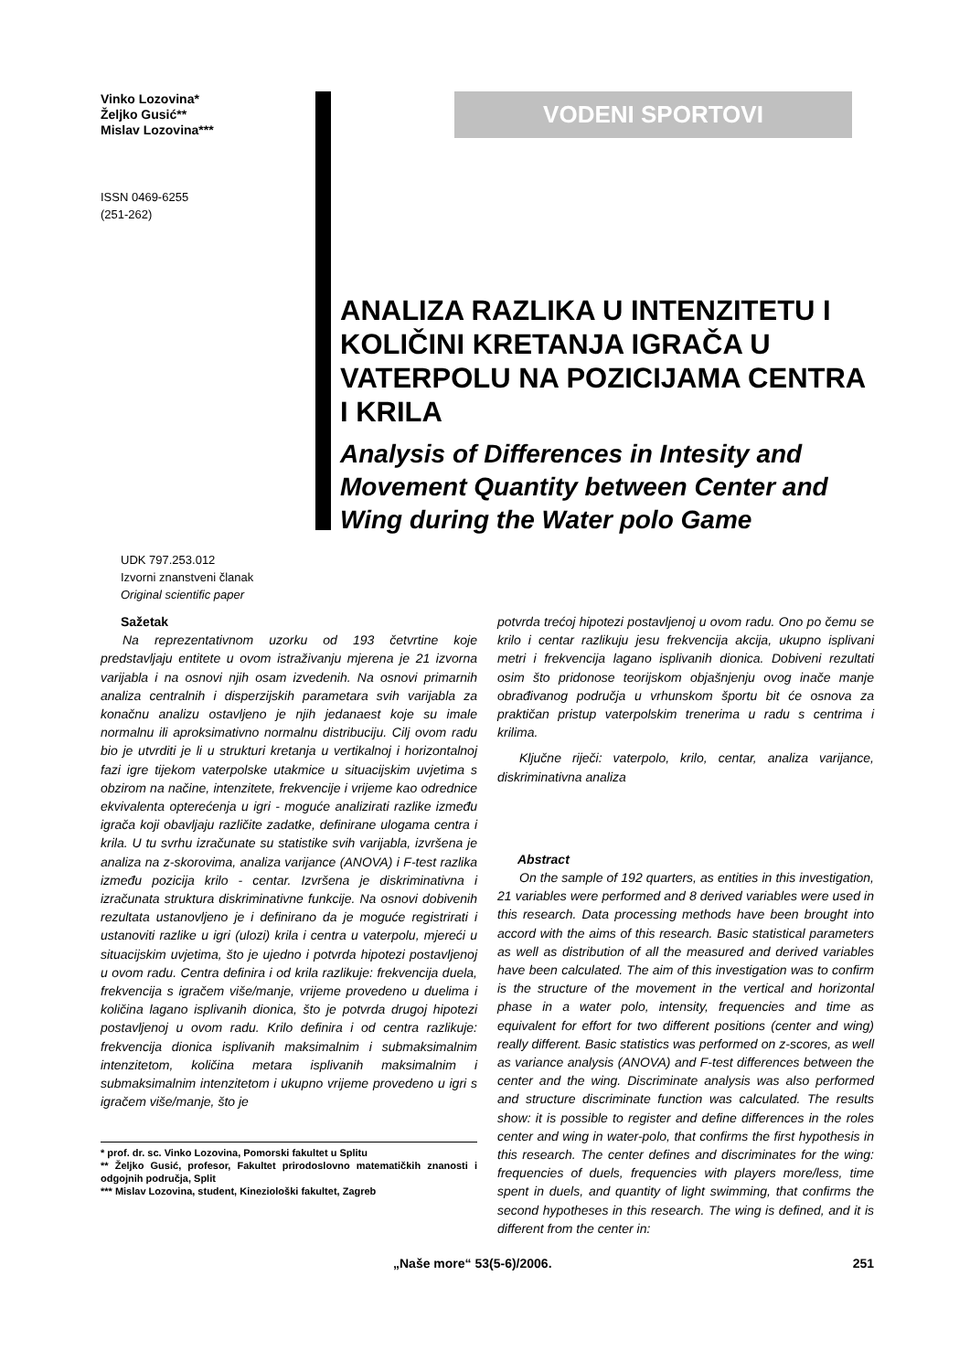Vinko Lozovina*
Željko Gusić**
Mislav Lozovina***
ISSN 0469-6255
(251-262)
VODENI SPORTOVI
ANALIZA RAZLIKA U INTENZITETU I KOLIČINI KRETANJA IGRAČA U VATERPOLU NA POZICIJAMA CENTRA I KRILA
Analysis of Differences in Intesity and Movement Quantity between Center and Wing during the Water polo Game
UDK 797.253.012
Izvorni znanstveni članak
Original scientific paper
Sažetak
Na reprezentativnom uzorku od 193 četvrtine koje predstavljaju entitete u ovom istraživanju mjerena je 21 izvorna varijabla i na osnovi njih osam izvedenih. Na osnovi primarnih analiza centralnih i disperzijskih parametara svih varijabla za konačnu analizu ostavljeno je njih jedanaest koje su imale normalnu ili aproksimativno normalnu distribuciju. Cilj ovom radu bio je utvrditi je li u strukturi kretanja u vertikalnoj i horizontalnoj fazi igre tijekom vaterpolske utakmice u situacijskim uvjetima s obzirom na načine, intenzitete, frekvencije i vrijeme kao odrednice ekvivalenta opterećenja u igri - moguće analizirati razlike između igrača koji obavljaju različite zadatke, definirane ulogama centra i krila. U tu svrhu izračunate su statistike svih varijabla, izvršena je analiza na z-skorovima, analiza varijance (ANOVA) i F-test razlika između pozicija krilo - centar. Izvršena je diskriminativna i izračunata struktura diskriminativne funkcije. Na osnovi dobivenih rezultata ustanovljeno je i definirano da je moguće registrirati i ustanoviti razlike u igri (ulozi) krila i centra u vaterpolu, mjereći u situacijskim uvjetima, što je ujedno i potvrda hipotezi postavljenoj u ovom radu. Centra definira i od krila razlikuje: frekvencija duela, frekvencija s igračem više/manje, vrijeme provedeno u duelima i količina lagano isplivanih dionica, što je potvrda drugoj hipotezi postavljenoj u ovom radu. Krilo definira i od centra razlikuje: frekvencija dionica isplivanih maksimalnim i submaksimalnim intenzitetom, količina metara isplivanih maksimalnim i submaksimalnim intenzitetom i ukupno vrijeme provedeno u igri s igračem više/manje, što je
* prof. dr. sc. Vinko Lozovina, Pomorski fakultet u Splitu
** Željko Gusić, profesor, Fakultet prirodoslovno matematičkih znanosti i odgojnih područja, Split
*** Mislav Lozovina, student, Kineziološki fakultet, Zagreb
potvrda trećoj hipotezi postavljenoj u ovom radu. Ono po čemu se krilo i centar razlikuju jesu frekvencija akcija, ukupno isplivani metri i frekvencija lagano isplivanih dionica. Dobiveni rezultati osim što pridonose teorijskom objašnjenju ovog inače manje obrađivanog područja u vrhunskom športu bit će osnova za praktičan pristup vaterpolskim trenerima u radu s centrima i krilima.
Ključne riječi: vaterpolo, krilo, centar, analiza varijance, diskriminativna analiza
Abstract
On the sample of 192 quarters, as entities in this investigation, 21 variables were performed and 8 derived variables were used in this research. Data processing methods have been brought into accord with the aims of this research. Basic statistical parameters as well as distribution of all the measured and derived variables have been calculated. The aim of this investigation was to confirm is the structure of the movement in the vertical and horizontal phase in a water polo, intensity, frequencies and time as equivalent for effort for two different positions (center and wing) really different. Basic statistics was performed on z-scores, as well as variance analysis (ANOVA) and F-test differences between the center and the wing. Discriminate analysis was also performed and structure discriminate function was calculated. The results show: it is possible to register and define differences in the roles center and wing in water-polo, that confirms the first hypothesis in this research. The center defines and discriminates for the wing: frequencies of duels, frequencies with players more/less, time spent in duels, and quantity of light swimming, that confirms the second hypotheses in this research. The wing is defined, and it is different from the center in:
„Naše more“ 53(5-6)/2006. 251